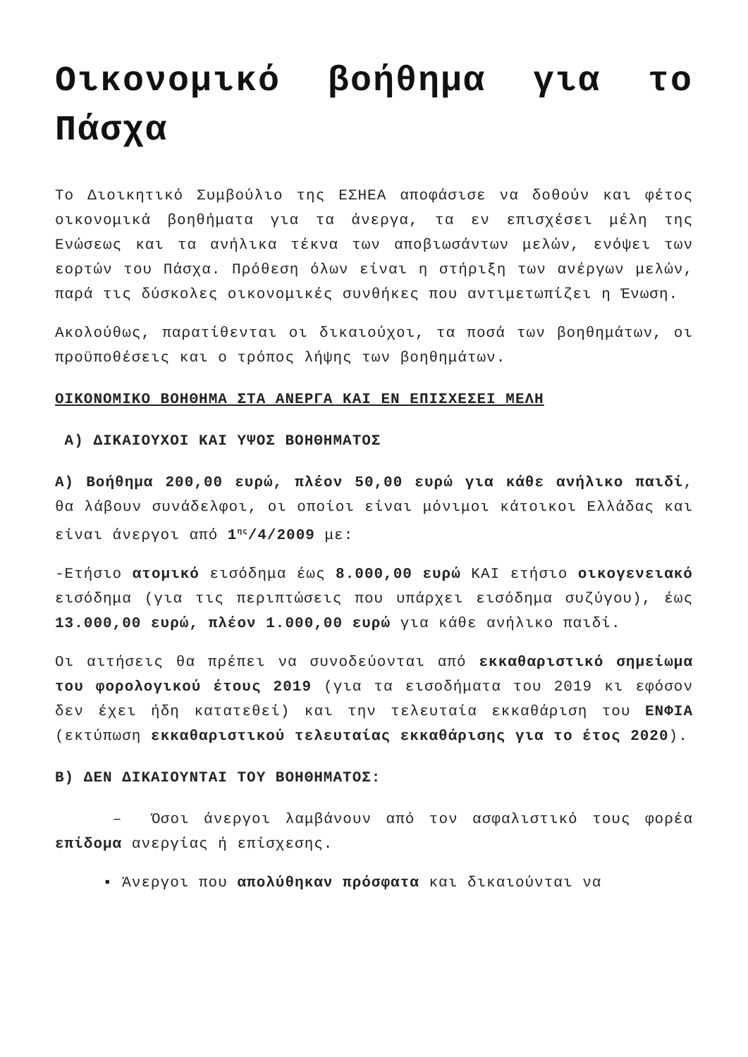Οικονομικό βοήθημα για το Πάσχα
Το Διοικητικό Συμβούλιο της ΕΣΗΕΑ αποφάσισε να δοθούν και φέτος οικονομικά βοηθήματα για τα άνεργα, τα εν επισχέσει μέλη της Ενώσεως και τα ανήλικα τέκνα των αποβιωσάντων μελών, ενόψει των εορτών του Πάσχα. Πρόθεση όλων είναι η στήριξη των ανέργων μελών, παρά τις δύσκολες οικονομικές συνθήκες που αντιμετωπίζει η Ένωση.
Ακολούθως, παρατίθενται οι δικαιούχοι, τα ποσά των βοηθημάτων, οι προϋποθέσεις και ο τρόπος λήψης των βοηθημάτων.
ΟΙΚΟΝΟΜΙΚΟ ΒΟΗΘΗΜΑ ΣΤΑ ΑΝΕΡΓΑ ΚΑΙ ΕΝ ΕΠΙΣΧΕΣΕΙ ΜΕΛΗ
Α) ΔΙΚΑΙΟΥΧΟΙ ΚΑΙ ΥΨΟΣ ΒΟΗΘΗΜΑΤΟΣ
Α) Βοήθημα 200,00 ευρώ, πλέον 50,00 ευρώ για κάθε ανήλικο παιδί, θα λάβουν συνάδελφοι, οι οποίοι είναι μόνιμοι κάτοικοι Ελλάδας και είναι άνεργοι από 1<sup>ης</sup>/4/2009 με:
-Ετήσιο ατομικό εισόδημα έως 8.000,00 ευρώ ΚΑΙ ετήσιο οικογενειακό εισόδημα (για τις περιπτώσεις που υπάρχει εισόδημα συζύγου), έως 13.000,00 ευρώ, πλέον 1.000,00 ευρώ για κάθε ανήλικο παιδί.
Οι αιτήσεις θα πρέπει να συνοδεύονται από εκκαθαριστικό σημείωμα του φορολογικού έτους 2019 (για τα εισοδήματα του 2019 κι εφόσον δεν έχει ήδη κατατεθεί) και την τελευταία εκκαθάριση του ΕΝΦΙΑ (εκτύπωση εκκαθαριστικού τελευταίας εκκαθάρισης για το έτος 2020).
Β) ΔΕΝ ΔΙΚΑΙΟΥΝΤΑΙ ΤΟΥ ΒΟΗΘΗΜΑΤΟΣ:
– Όσοι άνεργοι λαμβάνουν από τον ασφαλιστικό τους φορέα επίδομα ανεργίας ή επίσχεσης.
▪ Άνεργοι που απολύθηκαν πρόσφατα και δικαιούνται να